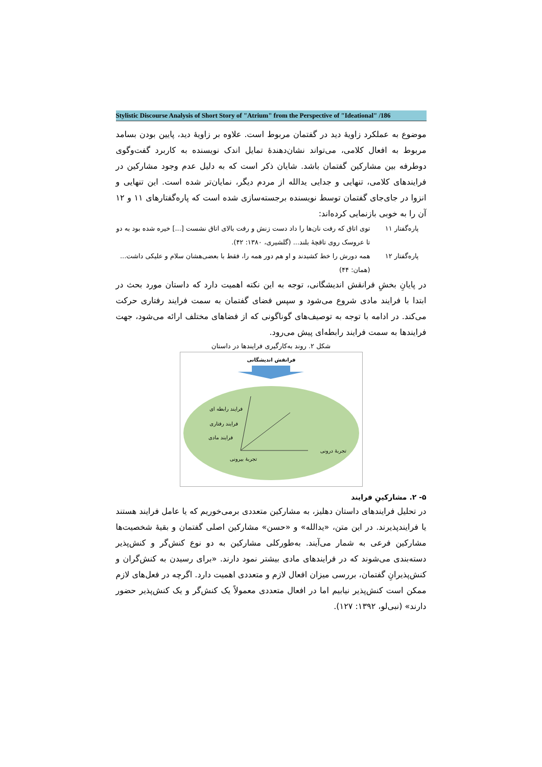Stylistic Discourse Analysis of Short Story of "Atrium" from the Perspective of "Ideational" /186
موضوع به عملکرد زاویهٔ دید در گفتمان مربوط است. علاوه بر زاویهٔ دید، پایین بودن بسامد مربوط به افعال کلامی، می‌تواند نشان‌دهندهٔ تمایل اندک نویسنده به کاربرد گفت‌وگوی دوطرفه بین مشارکین گفتمان باشد. شایان ذکر است که به دلیل عدم وجود مشارکین در فرایندهای کلامی، تنهایی و جدایی یدالله از مردم دیگر، نمایان‌تر شده است. این تنهایی و انزوا در جای‌جای گفتمان توسط نویسنده برجسته‌سازی شده است که پاره‌گفتارهای ۱۱ و ۱۲ آن را به خوبی بازنمایی کرده‌اند:
پاره‌گفتار ۱۱
توی اتاق که رفت نان‌ها را داد دست زنش و رفت بالای اتاق نشست [...] خیره شده بود به دو تا عروسک روی تاقچهٔ بلند... (گلشیری، ۱۳۸۰: ۴۲).
پاره‌گفتار ۱۲
همه دورش را خط کشیدند و او هم دور همه را، فقط با بعضی‌هشان سلام و علیکی داشت... (همان: ۴۴)
در پایانِ بخشِ فرانقش اندیشگانی، توجه به این نکته اهمیت دارد که داستان مورد بحث در ابتدا با فرایند مادی شروع می‌شود و سپس فضای گفتمان به سمت فرایند رفتاری حرکت می‌کند. در ادامه با توجه به توصیف‌های گوناگونی که از فضاهای مختلف ارائه می‌شود، جهت فرایندها به سمت فرایند رابطه‌ای پیش می‌رود.
شکل ۲. روند به‌کارگیری فرایندها در داستان
فرانقش اندیشگانی
فرایند رابطه ای
فرایند رفتاری
فرایند مادی
تجربهٔ درونی
تجربهٔ بیرونی
۵- ۲. مشارکینِ فرایند
در تحلیل فرایندهای داستان دهلیز، به مشارکین متعددی برمی‌خوریم که یا عامل فرایند هستند یا فرایندپذیرند. در این متن، «یدالله» و «حسن» مشارکین اصلی گفتمان و بقیهٔ شخصیت‌ها مشارکین فرعی به شمار می‌آیند. به‌طورکلی مشارکین به دو نوع کنش‌گر و کنش‌پذیر دسته‌بندی می‌شوند که در فرایندهای مادی بیشتر نمود دارند. «برای رسیدن به کنش‌گران و کنش‌پذیرانِ گفتمان، بررسی میزان افعال لازم و متعددی اهمیت دارد. اگرچه در فعل‌های لازم ممکن است کنش‌پذیر نیابیم اما در افعال متعددی معمولاً یک کنش‌گر و یک کنش‌پذیر حضور دارند» (نبی‌لو، ۱۳۹۲: ۱۲۷).